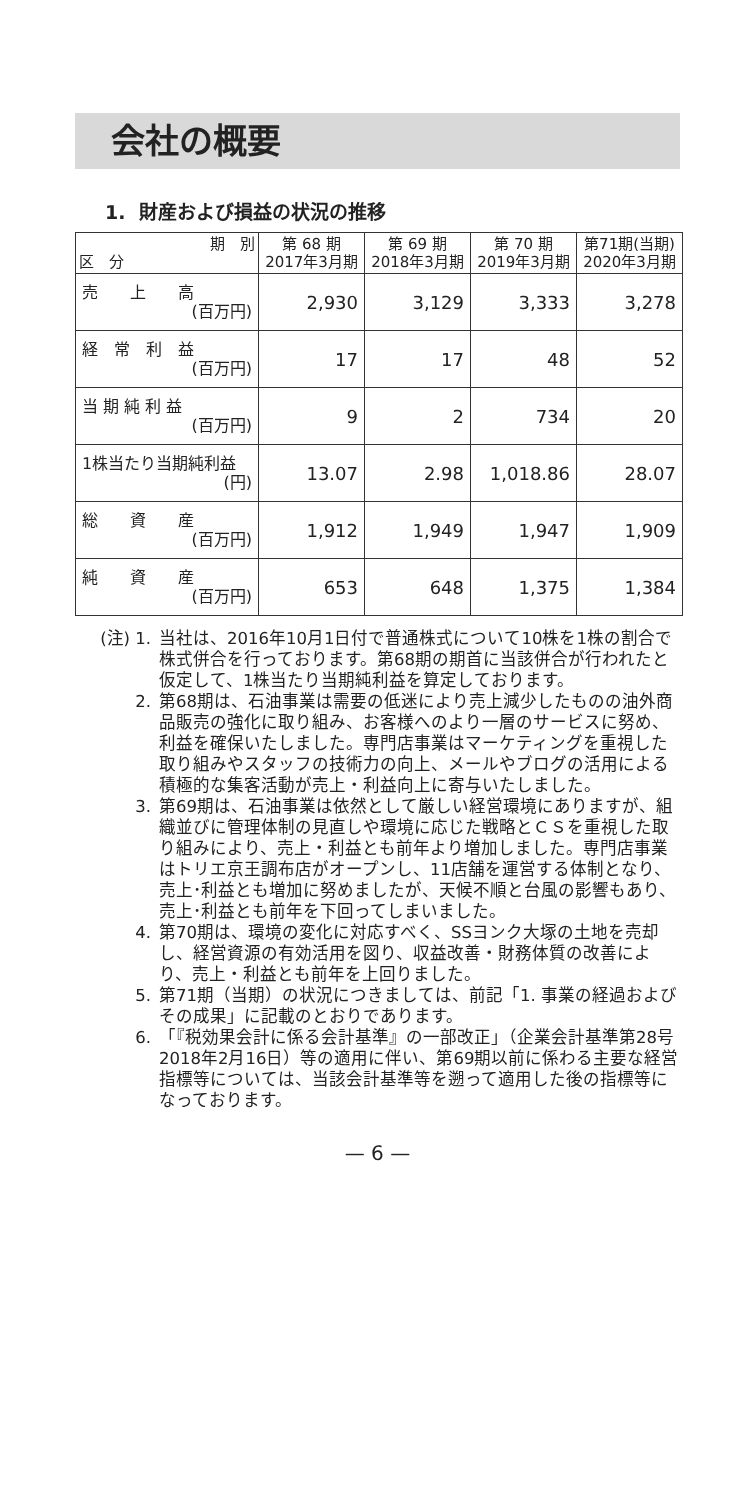会社の概要
1. 財産および損益の状況の推移
| 期 別 区 分 | 第 68 期 2017年3月期 | 第 69 期 2018年3月期 | 第 70 期 2019年3月期 | 第71期(当期) 2020年3月期 |
| --- | --- | --- | --- | --- |
| 売 上 高 (百万円) | 2,930 | 3,129 | 3,333 | 3,278 |
| 経 常 利 益 (百万円) | 17 | 17 | 48 | 52 |
| 当 期 純 利 益 (百万円) | 9 | 2 | 734 | 20 |
| 1株当たり当期純利益 (円) | 13.07 | 2.98 | 1,018.86 | 28.07 |
| 総 資 産 (百万円) | 1,912 | 1,949 | 1,947 | 1,909 |
| 純 資 産 (百万円) | 653 | 648 | 1,375 | 1,384 |
(注) 1. 当社は、2016年10月1日付で普通株式について10株を1株の割合で株式併合を行っております。第68期の期首に当該併合が行われたと仮定して、1株当たり当期純利益を算定しております。
2. 第68期は、石油事業は需要の低迷により売上減少したものの油外商品販売の強化に取り組み、お客様へのより一層のサービスに努め、利益を確保いたしました。専門店事業はマーケティングを重視した取り組みやスタッフの技術力の向上、メールやブログの活用による積極的な集客活動が売上・利益向上に寄与いたしました。
3. 第69期は、石油事業は依然として厳しい経営環境にありますが、組織並びに管理体制の見直しや環境に応じた戦略とＣＳを重視した取り組みにより、売上・利益とも前年より増加しました。専門店事業はトリエ京王調布店がオープンし、11店舗を運営する体制となり、売上･利益とも増加に努めましたが、天候不順と台風の影響もあり、売上･利益とも前年を下回ってしまいました。
4. 第70期は、環境の変化に対応すべく、SSヨンク大塚の土地を売却し、経営資源の有効活用を図り、収益改善・財務体質の改善により、売上・利益とも前年を上回りました。
5. 第71期（当期）の状況につきましては、前記「1. 事業の経過およびその成果」に記載のとおりであります。
6. 「『税効果会計に係る会計基準』の一部改正」（企業会計基準第28号2018年2月16日）等の適用に伴い、第69期以前に係わる主要な経営指標等については、当該会計基準等を遡って適用した後の指標等になっております。
— 6 —